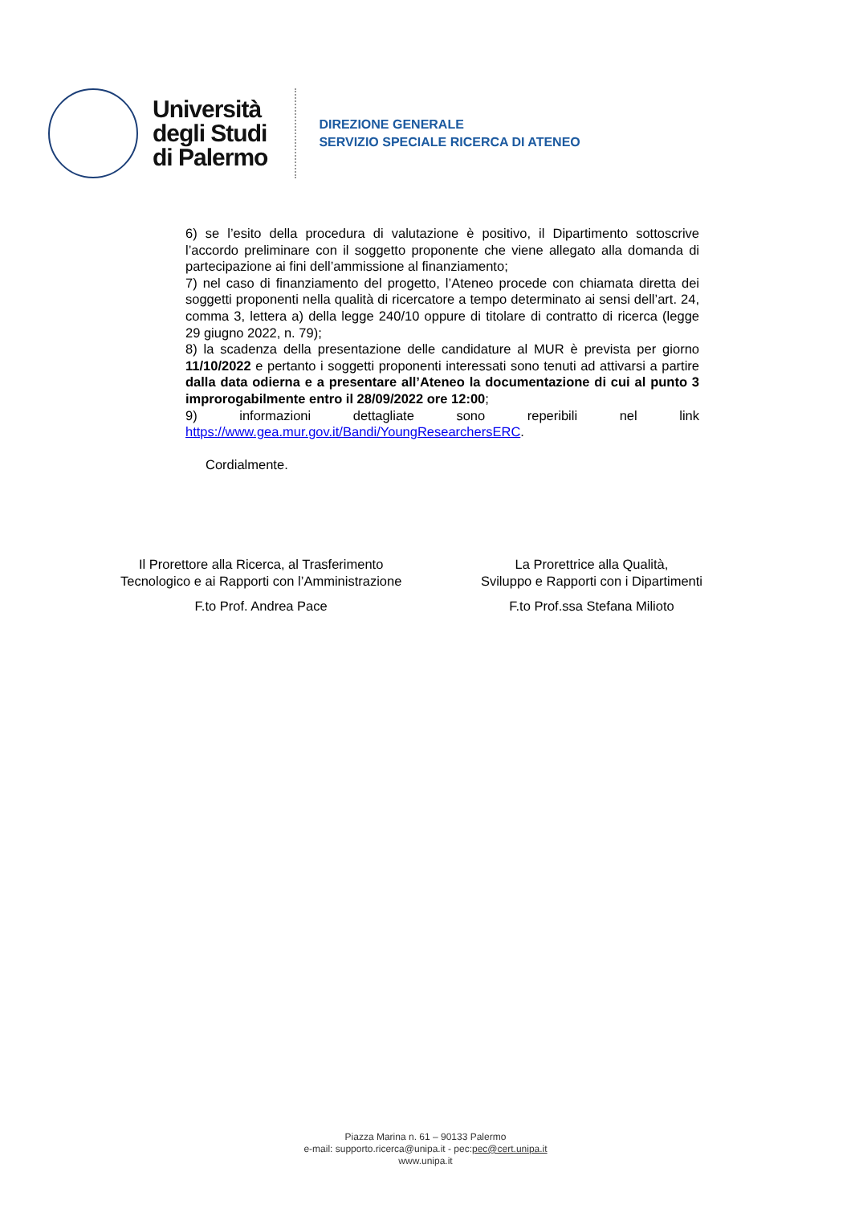Università
degli Studi
di Palermo
DIREZIONE GENERALE
SERVIZIO SPECIALE RICERCA DI ATENEO
6) se l’esito della procedura di valutazione è positivo, il Dipartimento sottoscrive l’accordo preliminare con il soggetto proponente che viene allegato alla domanda di partecipazione ai fini dell’ammissione al finanziamento;
7) nel caso di finanziamento del progetto, l’Ateneo procede con chiamata diretta dei soggetti proponenti nella qualità di ricercatore a tempo determinato ai sensi dell’art. 24, comma 3, lettera a) della legge 240/10 oppure di titolare di contratto di ricerca (legge 29 giugno 2022, n. 79);
8) la scadenza della presentazione delle candidature al MUR è prevista per giorno 11/10/2022 e pertanto i soggetti proponenti interessati sono tenuti ad attivarsi a partire dalla data odierna e a presentare all’Ateneo la documentazione di cui al punto 3 improrogabilmente entro il 28/09/2022 ore 12:00;
9) informazioni dettagliate sono reperibili nel link https://www.gea.mur.gov.it/Bandi/YoungResearchersERC.
Cordialmente.
Il Prorettore alla Ricerca, al Trasferimento
Tecnologico e ai Rapporti con l’Amministrazione
F.to Prof. Andrea Pace
La Prorettrice alla Qualità,
Sviluppo e Rapporti con i Dipartimenti
F.to Prof.ssa Stefana Milioto
Piazza Marina n. 61 – 90133 Palermo
e-mail: supporto.ricerca@unipa.it - pec:pec@cert.unipa.it
www.unipa.it